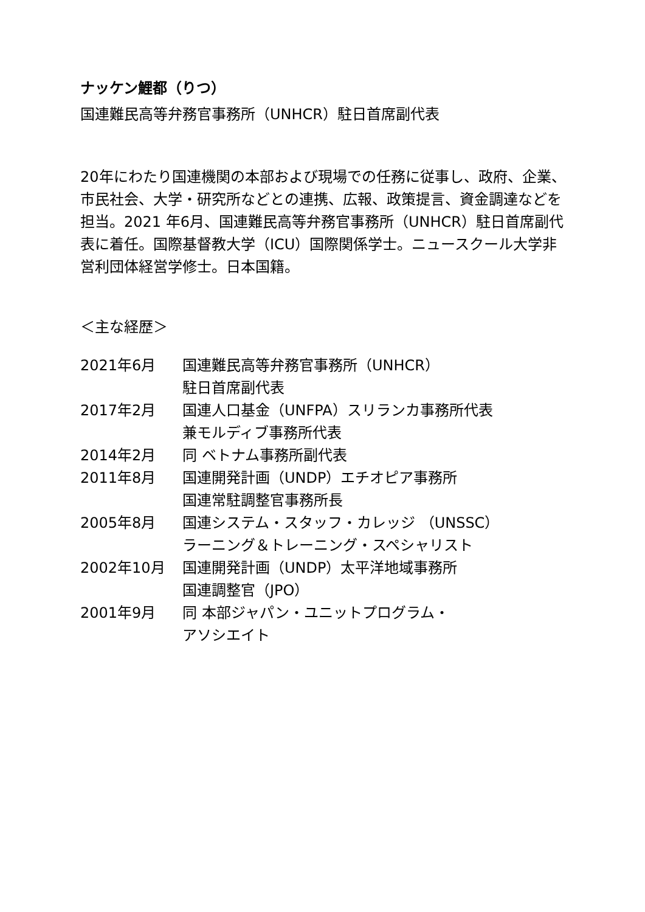ナッケン鯉都（りつ）
国連難民高等弁務官事務所（UNHCR）駐日首席副代表
20年にわたり国連機関の本部および現場での任務に従事し、政府、企業、市民社会、大学・研究所などとの連携、広報、政策提言、資金調達などを担当。2021 年6月、国連難民高等弁務官事務所（UNHCR）駐日首席副代表に着任。国際基督教大学（ICU）国際関係学士。ニュースクール大学非営利団体経営学修士。日本国籍。
＜主な経歴＞
| 2021年6月 | 国連難民高等弁務官事務所（UNHCR） 駐日首席副代表 |
| 2017年2月 | 国連人口基金（UNFPA）スリランカ事務所代表 兼モルディブ事務所代表 |
| 2014年2月 | 同 ベトナム事務所副代表 |
| 2011年8月 | 国連開発計画（UNDP）エチオピア事務所 国連常駐調整官事務所長 |
| 2005年8月 | 国連システム・スタッフ・カレッジ （UNSSC） ラーニング＆トレーニング・スペシャリスト |
| 2002年10月 | 国連開発計画（UNDP）太平洋地域事務所 国連調整官（JPO） |
| 2001年9月 | 同 本部ジャパン・ユニットプログラム・ アソシエイト |